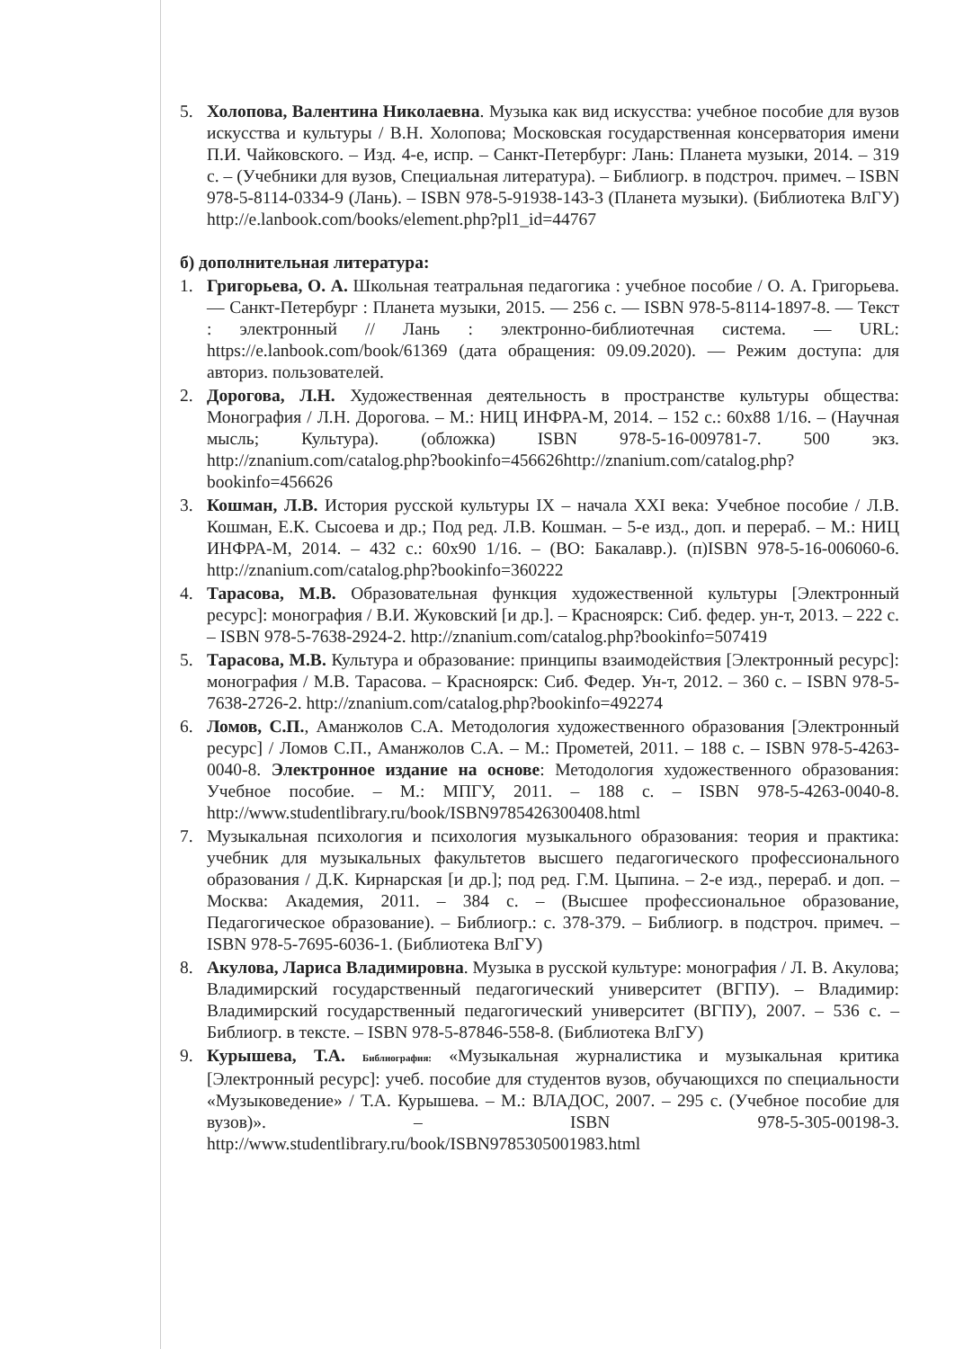5. Холопова, Валентина Николаевна. Музыка как вид искусства: учебное пособие для вузов искусства и культуры / В.Н. Холопова; Московская государственная консерватория имени П.И. Чайковского. – Изд. 4-е, испр. – Санкт-Петербург: Лань: Планета музыки, 2014. – 319 с. – (Учебники для вузов, Специальная литература). – Библиогр. в подстроч. примеч. – ISBN 978-5-8114-0334-9 (Лань). – ISBN 978-5-91938-143-3 (Планета музыки). (Библиотека ВлГУ) http://e.lanbook.com/books/element.php?pl1_id=44767
б) дополнительная литература:
1. Григорьева, О. А. Школьная театральная педагогика : учебное пособие / О. А. Григорьева. — Санкт-Петербург : Планета музыки, 2015. — 256 с. — ISBN 978-5-8114-1897-8. — Текст : электронный // Лань : электронно-библиотечная система. — URL: https://e.lanbook.com/book/61369 (дата обращения: 09.09.2020). — Режим доступа: для авториз. пользователей.
2. Дорогова, Л.Н. Художественная деятельность в пространстве культуры общества: Монография / Л.Н. Дорогова. – М.: НИЦ ИНФРА-М, 2014. – 152 с.: 60x88 1/16. – (Научная мысль; Культура). (обложка) ISBN 978-5-16-009781-7. 500 экз. http://znanium.com/catalog.php?bookinfo=456626http://znanium.com/catalog.php?bookinfo=456626
3. Кошман, Л.В. История русской культуры IX – начала XXI века: Учебное пособие / Л.В. Кошман, Е.К. Сысоева и др.; Под ред. Л.В. Кошман. – 5-е изд., доп. и перераб. – М.: НИЦ ИНФРА-М, 2014. – 432 с.: 60x90 1/16. – (ВО: Бакалавр.). (п)ISBN 978-5-16-006060-6. http://znanium.com/catalog.php?bookinfo=360222
4. Тарасова, М.В. Образовательная функция художественной культуры [Электронный ресурс]: монография / В.И. Жуковский [и др.]. – Красноярск: Сиб. федер. ун-т, 2013. – 222 с. – ISBN 978-5-7638-2924-2. http://znanium.com/catalog.php?bookinfo=507419
5. Тарасова, М.В. Культура и образование: принципы взаимодействия [Электронный ресурс]: монография / М.В. Тарасова. – Красноярск: Сиб. Федер. Ун-т, 2012. – 360 с. – ISBN 978-5-7638-2726-2. http://znanium.com/catalog.php?bookinfo=492274
6. Ломов, С.П., Аманжолов С.А. Методология художественного образования [Электронный ресурс] / Ломов С.П., Аманжолов С.А. – М.: Прометей, 2011. – 188 с. – ISBN 978-5-4263-0040-8. Электронное издание на основе: Методология художественного образования: Учебное пособие. – М.: МПГУ, 2011. – 188 с. – ISBN 978-5-4263-0040-8. http://www.studentlibrary.ru/book/ISBN9785426300408.html
7. Музыкальная психология и психология музыкального образования: теория и практика: учебник для музыкальных факультетов высшего педагогического профессионального образования / Д.К. Кирнарская [и др.]; под ред. Г.М. Цыпина. – 2-е изд., перераб. и доп. – Москва: Академия, 2011. – 384 с. – (Высшее профессиональное образование, Педагогическое образование). – Библиогр.: с. 378-379. – Библиогр. в подстроч. примеч. – ISBN 978-5-7695-6036-1. (Библиотека ВлГУ)
8. Акулова, Лариса Владимировна. Музыка в русской культуре: монография / Л. В. Акулова; Владимирский государственный педагогический университет (ВГПУ). – Владимир: Владимирский государственный педагогический университет (ВГПУ), 2007. – 536 с. – Библиогр. в тексте. – ISBN 978-5-87846-558-8. (Библиотека ВлГУ)
9. Курышева, Т.А. Библиография: «Музыкальная журналистика и музыкальная критика [Электронный ресурс]: учеб. пособие для студентов вузов, обучающихся по специальности «Музыковедение» / Т.А. Курышева. – М.: ВЛАДОС, 2007. – 295 с. (Учебное пособие для вузов)». – ISBN 978-5-305-00198-3. http://www.studentlibrary.ru/book/ISBN9785305001983.html